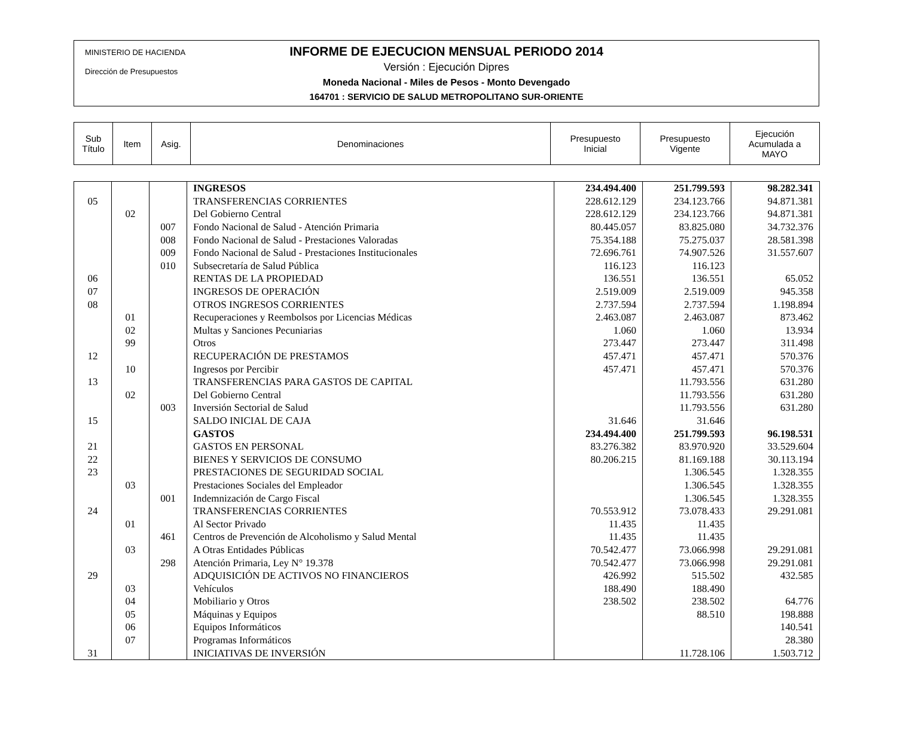MINISTERIO DE HACIENDA
Dirección de Presupuestos
INFORME DE EJECUCION MENSUAL PERIODO 2014
Versión : Ejecución Dipres
Moneda Nacional - Miles de Pesos - Monto Devengado
164701 : SERVICIO DE SALUD METROPOLITANO SUR-ORIENTE
| Sub Título | Item | Asig. | Denominaciones | Presupuesto Inicial | Presupuesto Vigente | Ejecución Acumulada a MAYO |
| | | | INGRESOS | 234.494.400 | 251.799.593 | 98.282.341 |
| 05 | | | TRANSFERENCIAS CORRIENTES | 228.612.129 | 234.123.766 | 94.871.381 |
| | 02 | | Del Gobierno Central | 228.612.129 | 234.123.766 | 94.871.381 |
| | | 007 | Fondo Nacional de Salud - Atención Primaria | 80.445.057 | 83.825.080 | 34.732.376 |
| | | 008 | Fondo Nacional de Salud - Prestaciones Valoradas | 75.354.188 | 75.275.037 | 28.581.398 |
| | | 009 | Fondo Nacional de Salud - Prestaciones Institucionales | 72.696.761 | 74.907.526 | 31.557.607 |
| | | 010 | Subsecretaría de Salud Pública | 116.123 | 116.123 | |
| 06 | | | RENTAS DE LA PROPIEDAD | 136.551 | 136.551 | 65.052 |
| 07 | | | INGRESOS DE OPERACIÓN | 2.519.009 | 2.519.009 | 945.358 |
| 08 | | | OTROS INGRESOS CORRIENTES | 2.737.594 | 2.737.594 | 1.198.894 |
| | 01 | | Recuperaciones y Reembolsos por Licencias Médicas | 2.463.087 | 2.463.087 | 873.462 |
| | 02 | | Multas y Sanciones Pecuniarias | 1.060 | 1.060 | 13.934 |
| | 99 | | Otros | 273.447 | 273.447 | 311.498 |
| 12 | | | RECUPERACIÓN DE PRESTAMOS | 457.471 | 457.471 | 570.376 |
| | 10 | | Ingresos por Percibir | 457.471 | 457.471 | 570.376 |
| 13 | | | TRANSFERENCIAS PARA GASTOS DE CAPITAL | | 11.793.556 | 631.280 |
| | 02 | | Del Gobierno Central | | 11.793.556 | 631.280 |
| | | 003 | Inversión Sectorial de Salud | | 11.793.556 | 631.280 |
| 15 | | | SALDO INICIAL DE CAJA | 31.646 | 31.646 | |
| | | | GASTOS | 234.494.400 | 251.799.593 | 96.198.531 |
| 21 | | | GASTOS EN PERSONAL | 83.276.382 | 83.970.920 | 33.529.604 |
| 22 | | | BIENES Y SERVICIOS DE CONSUMO | 80.206.215 | 81.169.188 | 30.113.194 |
| 23 | | | PRESTACIONES DE SEGURIDAD SOCIAL | | 1.306.545 | 1.328.355 |
| | 03 | | Prestaciones Sociales del Empleador | | 1.306.545 | 1.328.355 |
| | | 001 | Indemnización de Cargo Fiscal | | 1.306.545 | 1.328.355 |
| 24 | | | TRANSFERENCIAS CORRIENTES | 70.553.912 | 73.078.433 | 29.291.081 |
| | 01 | | Al Sector Privado | 11.435 | 11.435 | |
| | | 461 | Centros de Prevención de Alcoholismo y Salud Mental | 11.435 | 11.435 | |
| | 03 | | A Otras Entidades Públicas | 70.542.477 | 73.066.998 | 29.291.081 |
| | | 298 | Atención Primaria, Ley N° 19.378 | 70.542.477 | 73.066.998 | 29.291.081 |
| 29 | | | ADQUISICIÓN DE ACTIVOS NO FINANCIEROS | 426.992 | 515.502 | 432.585 |
| | 03 | | Vehículos | 188.490 | 188.490 | |
| | 04 | | Mobiliario y Otros | 238.502 | 238.502 | 64.776 |
| | 05 | | Máquinas y Equipos | | 88.510 | 198.888 |
| | 06 | | Equipos Informáticos | | | 140.541 |
| | 07 | | Programas Informáticos | | | 28.380 |
| 31 | | | INICIATIVAS DE INVERSIÓN | | 11.728.106 | 1.503.712 |